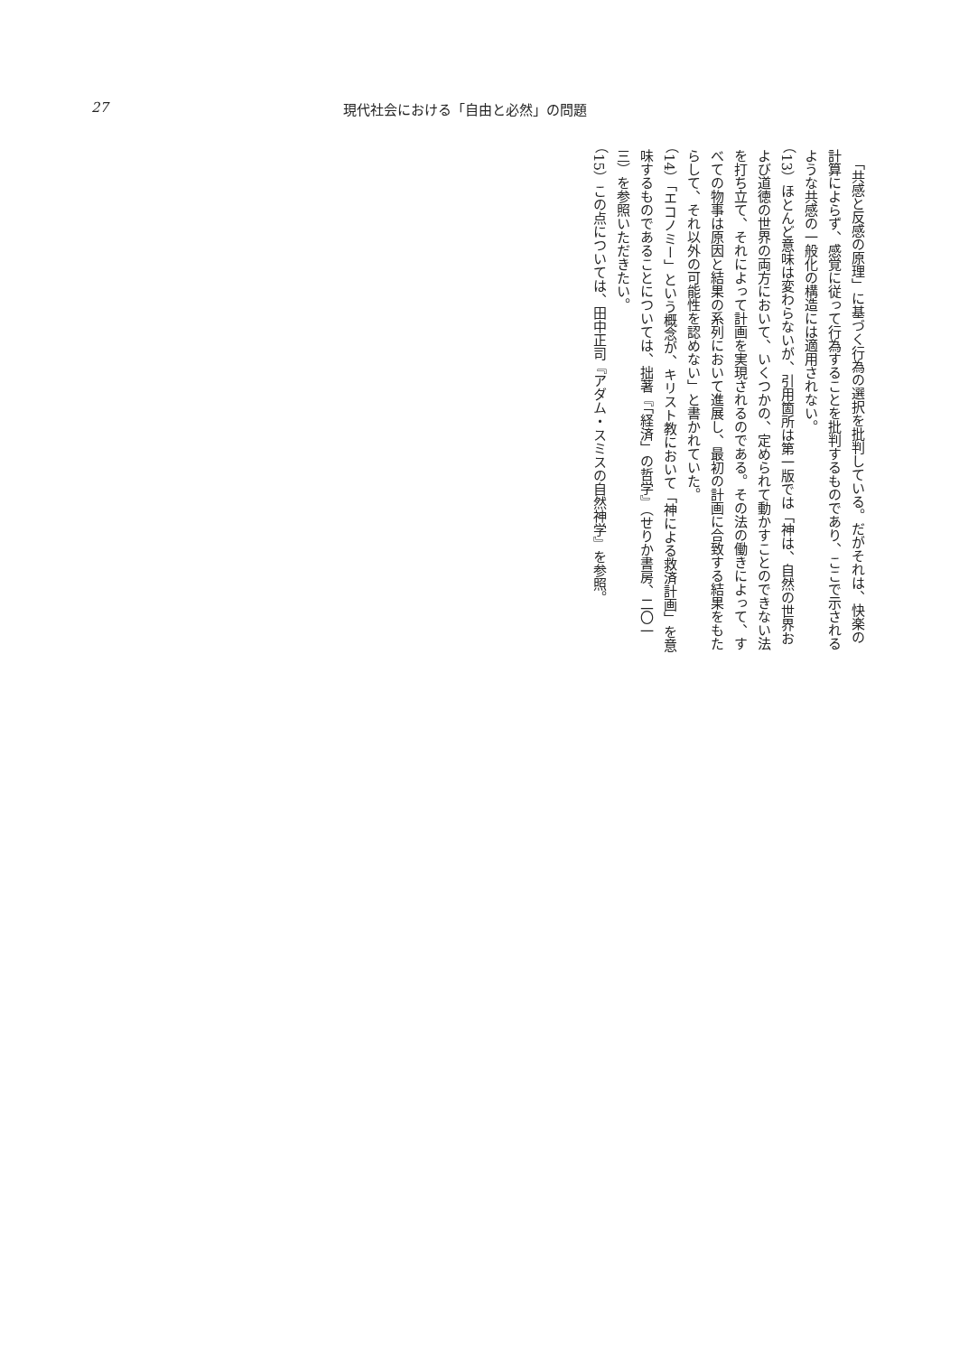27 現代社会における「自由と必然」の問題
　「共感と反感の原理」に基づく行為の選択を批判している。だがそれは、快楽の計算によらず、感覚に従って行為することを批判するものであり、ここで示されるような共感の一般化の構造には適用されない。
（13）ほとんど意味は変わらないが、引用箇所は第一版では「神は、自然の世界および道徳の世界の両方において、いくつかの、定められて動かすことのできない法を打ち立て、それによって計画を実現されるのである。その法の働きによって、すべての物事は原因と結果の系列において進展し、最初の計画に合致する結果をもたらして、それ以外の可能性を認めない」と書かれていた。
（14）「エコノミー」という概念が、キリスト教において「神による救済計画」を意味するものであることについては、拙著『「経済」の哲学』（せりか書房、二〇一三）を参照いただきたい。
（15）この点については、田中正司『アダム・スミスの自然神学』を参照。